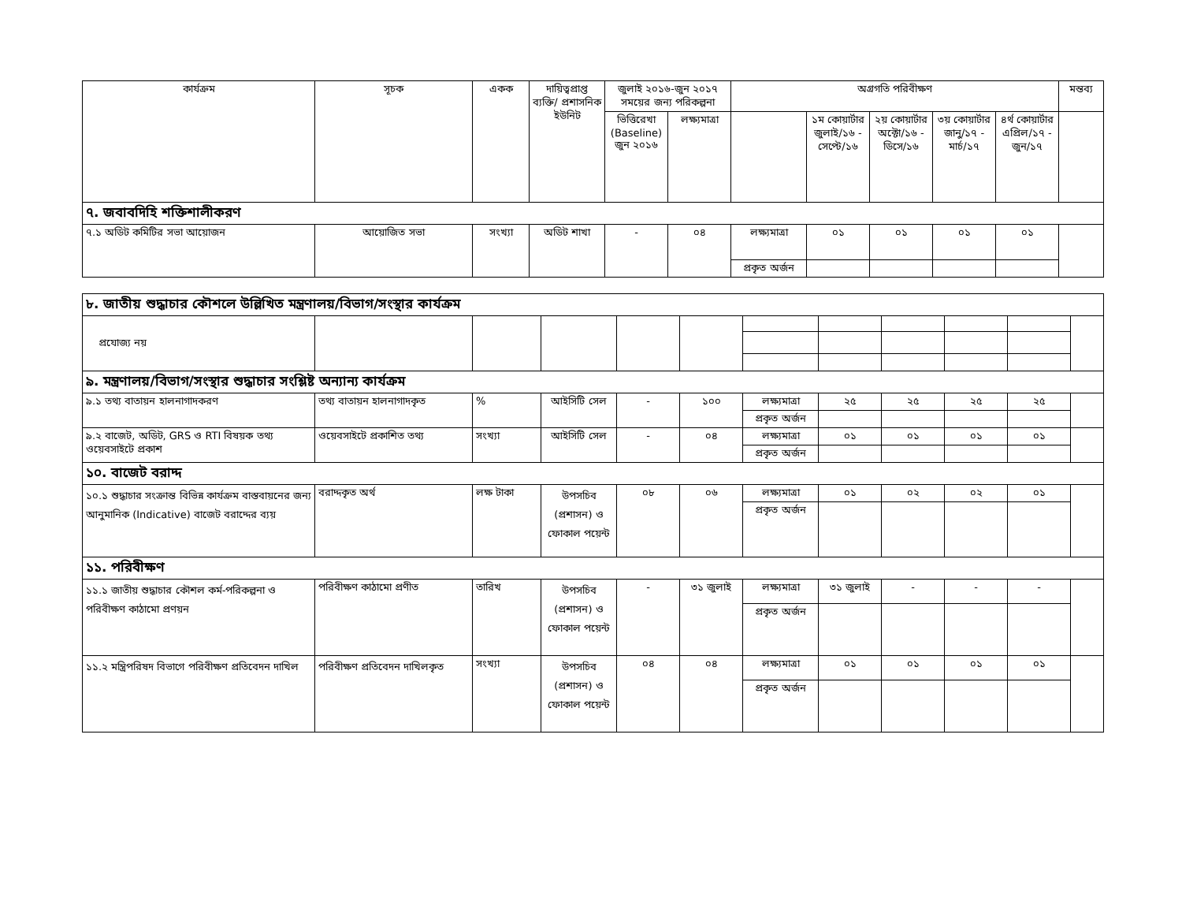| কার্যক্রম | সূচক | একক | দায়িত্বপ্রাপ্ত ব্যক্তি/ প্রশাসনিক ইউনিট | জুলাই ২০১৬-জুন ২০১৭ সময়ের জন্য পরিকল্পনা | | অগ্রগতি পরিবীক্ষণ | | | | | মন্তব্য |
| --- | --- | --- | --- | --- | --- | --- | --- | --- | --- | --- | --- |
| | | | | ভিত্তিরেখা (Baseline) জুন ২০১৬ | লক্ষ্যমাত্রা | | ১ম কোয়ার্টার জুলাই/১৬ - সেপ্টে/১৬ | ২য় কোয়ার্টার অক্টো/১৬ - ডিসে/১৬ | ৩য় কোয়ার্টার জানু/১৭ - মার্চ/১৭ | ৪র্থ কোয়ার্টার এপ্রিল/১৭ - জুন/১৭ | |
| ৭. জবাবদিহি শক্তিশালীকরণ | | | | | | | | | | | |
| ৭.১ অডিট কমিটির সভা আয়োজন | আয়োজিত সভা | সংখ্যা | অডিট শাখা | - | ০৪ | লক্ষ্যমাত্রা | ০১ | ০১ | ০১ | ০১ | |
| | | | | | | প্রকৃত অর্জন | | | | | |
| ৮. জাতীয় শুদ্ধাচার কৌশলে উল্লিখিত মন্ত্রণালয়/বিভাগ/সংস্থার কার্যক্রম | | | | | | | | | | | |
| প্রযোজ্য নয় | | | | | | | | | | | |
| ৯. মন্ত্রণালয়/বিভাগ/সংস্থার শুদ্ধাচার সংশ্লিষ্ট অন্যান্য কার্যক্রম | | | | | | | | | | | |
| ৯.১ তথ্য বাতায়ন হালনাগাদকরণ | তথ্য বাতায়ন হালনাগাদকৃত | % | আইসিটি সেল | - | ১০০ | লক্ষ্যমাত্রা | ২৫ | ২৫ | ২৫ | ২৫ | |
| | | | | | | প্রকৃত অর্জন | | | | | |
| ৯.২ বাজেট, অডিট, GRS ও RTI বিষয়ক তথ্য ওয়েবসাইটে প্রকাশ | ওয়েবসাইটে প্রকাশিত তথ্য | সংখ্যা | আইসিটি সেল | - | ০৪ | লক্ষ্যমাত্রা | ০১ | ০১ | ০১ | ০১ | |
| | | | | | | প্রকৃত অর্জন | | | | | |
| ১০. বাজেট বরাদ্দ | | | | | | | | | | | |
| ১০.১ শুদ্ধাচার সংক্রান্ত বিভিন্ন কার্যক্রম বাস্তবায়নের জন্য আনুমানিক (Indicative) বাজেট বরাদ্দের ব্যয় | বরাদ্দকৃত অর্থ | লক্ষ টাকা | উপসচিব (প্রশাসন) ও ফোকাল পয়েন্ট | ০৮ | ০৬ | লক্ষ্যমাত্রা | ০১ | ০২ | ০২ | ০১ | |
| | | | | | | প্রকৃত অর্জন | | | | | |
| ১১. পরিবীক্ষণ | | | | | | | | | | | |
| ১১.১ জাতীয় শুদ্ধাচার কৌশল কর্ম-পরিকল্পনা ও পরিবীক্ষণ কাঠামো প্রণয়ন | পরিবীক্ষণ কাঠামো প্রণীত | তারিখ | উপসচিব (প্রশাসন) ও ফোকাল পয়েন্ট | - | ৩১ জুলাই | লক্ষ্যমাত্রা | ৩১ জুলাই | - | - | - | |
| | | | | | | প্রকৃত অর্জন | | | | | |
| ১১.২ মন্ত্রিপরিষদ বিভাগে পরিবীক্ষণ প্রতিবেদন দাখিল | পরিবীক্ষণ প্রতিবেদন দাখিলকৃত | সংখ্যা | উপসচিব (প্রশাসন) ও ফোকাল পয়েন্ট | ০৪ | ০৪ | লক্ষ্যমাত্রা | ০১ | ০১ | ০১ | ০১ | |
| | | | | | | প্রকৃত অর্জন | | | | | |